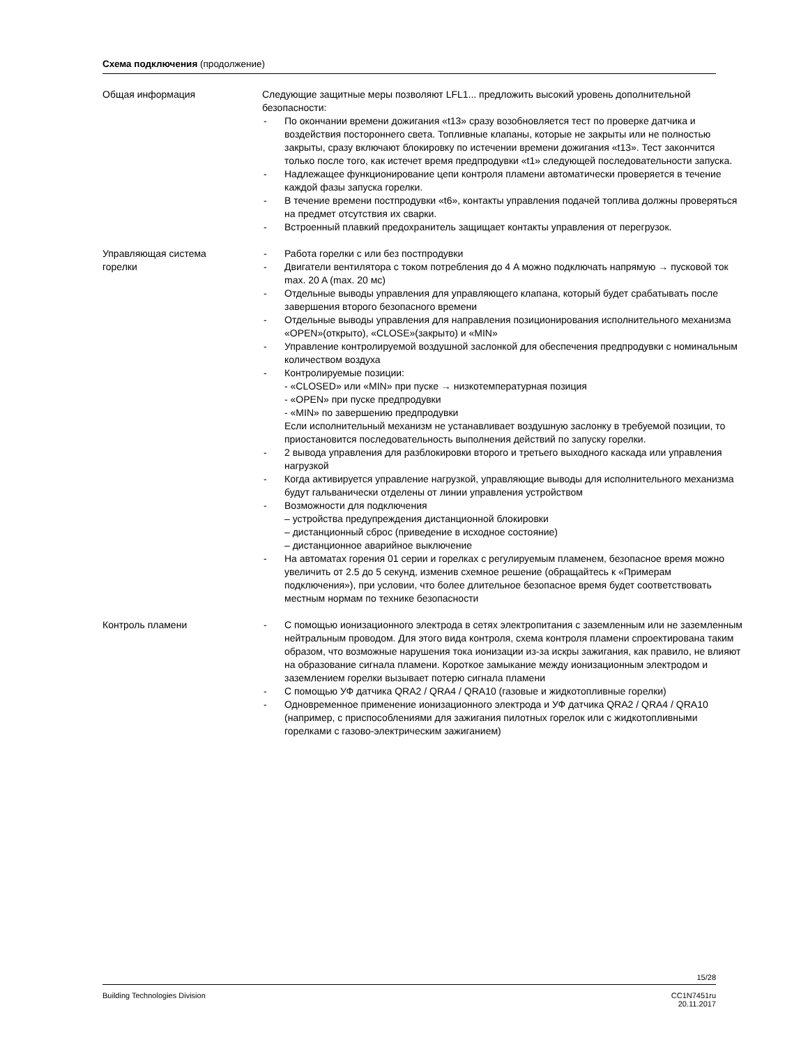Схема подключения (продолжение)
Общая информация Следующие защитные меры позволяют LFL1... предложить высокий уровень дополнительной безопасности:
- По окончании времени дожигания «t13» сразу возобновляется тест по проверке датчика и воздействия постороннего света. Топливные клапаны, которые не закрыты или не полностью закрыты, сразу включают блокировку по истечении времени дожигания «t13». Тест закончится только после того, как истечет время предпродувки «t1» следующей последовательности запуска.
- Надлежащее функционирование цепи контроля пламени автоматически проверяется в течение каждой фазы запуска горелки.
- В течение времени постпродувки «t6», контакты управления подачей топлива должны проверяться на предмет отсутствия их сварки.
- Встроенный плавкий предохранитель защищает контакты управления от перегрузок.
Управляющая система
горелки
- Работа горелки с или без постпродувки
- Двигатели вентилятора с током потребления до 4 A можно подключать напрямую → пусковой ток max. 20 A (max. 20 мс)
- Отдельные выводы управления для управляющего клапана, который будет срабатывать после завершения второго безопасного времени
- Отдельные выводы управления для направления позиционирования исполнительного механизма «OPEN»(открыто), «CLOSE»(закрыто) и «MIN»
- Управление контролируемой воздушной заслонкой для обеспечения предпродувки с номинальным количеством воздуха
- Контролируемые позиции:
- «CLOSED» или «MIN» при пуске → низкотемпературная позиция
- «OPEN» при пуске предпродувки
- «MIN» по завершению предпродувки
Если исполнительный механизм не устанавливает воздушную заслонку в требуемой позиции, то приостановится последовательность выполнения действий по запуску горелки.
- 2 вывода управления для разблокировки второго и третьего выходного каскада или управления нагрузкой
- Когда активируется управление нагрузкой, управляющие выводы для исполнительного механизма будут гальванически отделены от линии управления устройством
- Возможности для подключения
– устройства предупреждения дистанционной блокировки
– дистанционный сброс (приведение в исходное состояние)
– дистанционное аварийное выключение
- На автоматах горения 01 серии и горелках с регулируемым пламенем, безопасное время можно увеличить от 2.5 до 5 секунд, изменив схемное решение (обращайтесь к «Примерам подключения»), при условии, что более длительное безопасное время будет соответствовать местным нормам по технике безопасности
Контроль пламени - С помощью ионизационного электрода в сетях электропитания с заземленным или не заземленным нейтральным проводом. Для этого вида контроля, схема контроля пламени спроектирована таким образом, что возможные нарушения тока ионизации из-за искры зажигания, как правило, не влияют на образование сигнала пламени. Короткое замыкание между ионизационным электродом и заземлением горелки вызывает потерю сигнала пламени
- С помощью УФ датчика QRA2 / QRA4 / QRA10 (газовые и жидкотопливные горелки)
- Одновременное применение ионизационного электрода и УФ датчика QRA2 / QRA4 / QRA10 (например, с приспособлениями для зажигания пилотных горелок или с жидкотопливными горелками с газово-электрическим зажиганием)
15/28
Building Technologies Division CC1N7451ru
20.11.2017